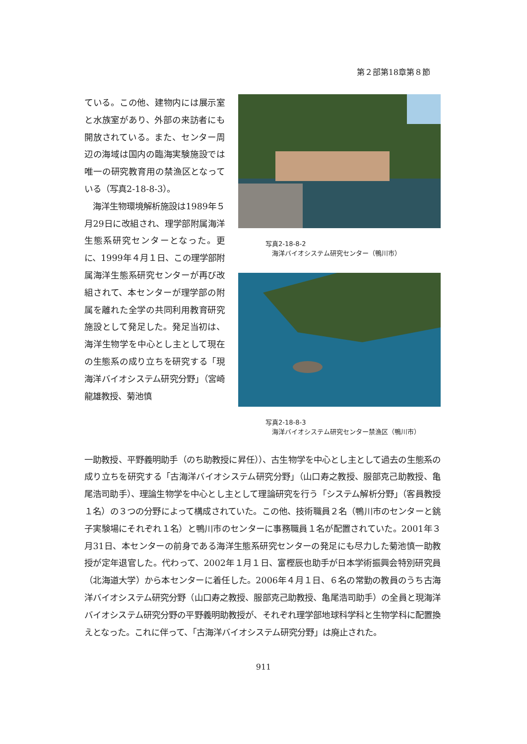第２部第18章第８節
写真2-18-8-2
　海洋バイオシステム研究センター（鴨川市）
写真2-18-8-3
　海洋バイオシステム研究センター禁漁区（鴨川市）
ている。この他、建物内には展示室と水族室があり、外部の来訪者にも開放されている。また、センター周辺の海域は国内の臨海実験施設では唯一の研究教育用の禁漁区となっている（写真2-18-8-3）。
　海洋生物環境解析施設は1989年５月29日に改組され、理学部附属海洋生態系研究センターとなった。更に、1999年４月１日、この理学部附属海洋生態系研究センターが再び改組されて、本センターが理学部の附属を離れた全学の共同利用教育研究施設として発足した。発足当初は、海洋生物学を中心とし主として現在の生態系の成り立ちを研究する「現海洋バイオシステム研究分野」（宮崎龍雄教授、菊池慎
一助教授、平野義明助手（のち助教授に昇任））、古生物学を中心とし主として過去の生態系の成り立ちを研究する「古海洋バイオシステム研究分野」（山口寿之教授、服部克己助教授、亀尾浩司助手）、理論生物学を中心とし主として理論研究を行う「システム解析分野」（客員教授１名）の３つの分野によって構成されていた。この他、技術職員２名（鴨川市のセンターと銚子実験場にそれぞれ１名）と鴨川市のセンターに事務職員１名が配置されていた。2001年３月31日、本センターの前身である海洋生態系研究センターの発足にも尽力した菊池慎一助教授が定年退官した。代わって、2002年１月１日、富樫辰也助手が日本学術振興会特別研究員（北海道大学）から本センターに着任した。2006年４月１日、６名の常勤の教員のうち古海洋バイオシステム研究分野（山口寿之教授、服部克己助教授、亀尾浩司助手）の全員と現海洋バイオシステム研究分野の平野義明助教授が、それぞれ理学部地球科学科と生物学科に配置換えとなった。これに伴って、「古海洋バイオシステム研究分野」は廃止された。
911